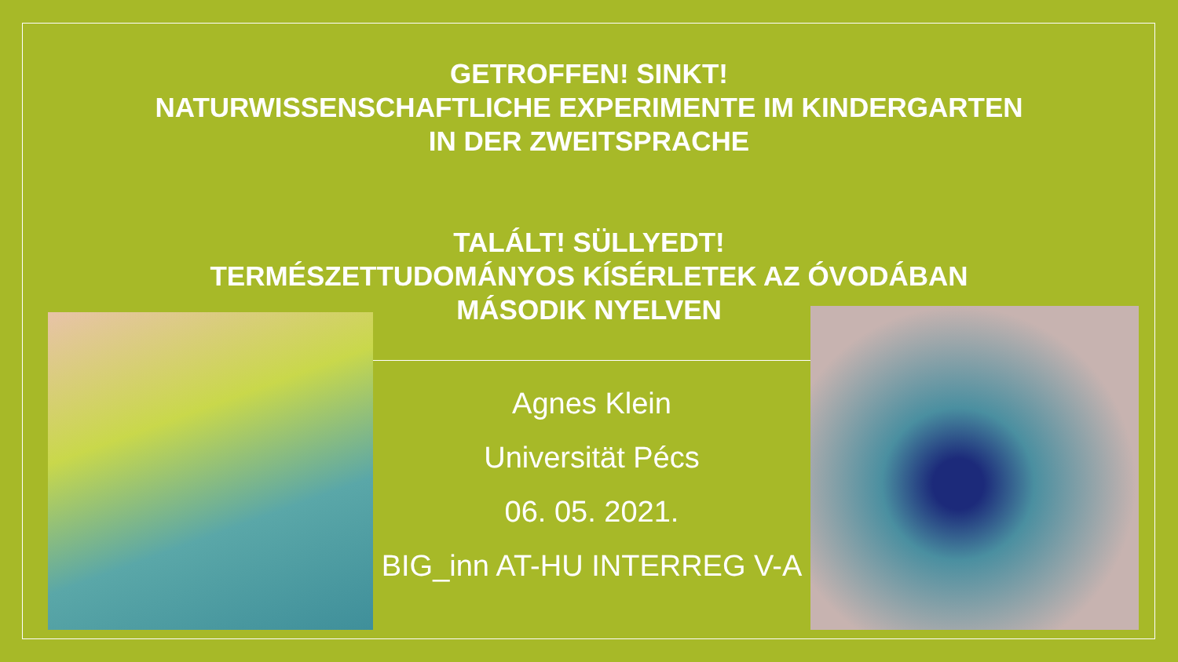GETROFFEN! SINKT!
NATURWISSENSCHAFTLICHE EXPERIMENTE IM KINDERGARTEN
IN DER ZWEITSPRACHE
TALÁLT! SÜLLYEDT!
TERMÉSZETTUDOMÁNYOS KÍSÉRLETEK AZ ÓVODÁBAN
MÁSODIK NYELVEN
Agnes Klein
Universität Pécs
06. 05. 2021.
BIG_inn AT-HU INTERREG V-A